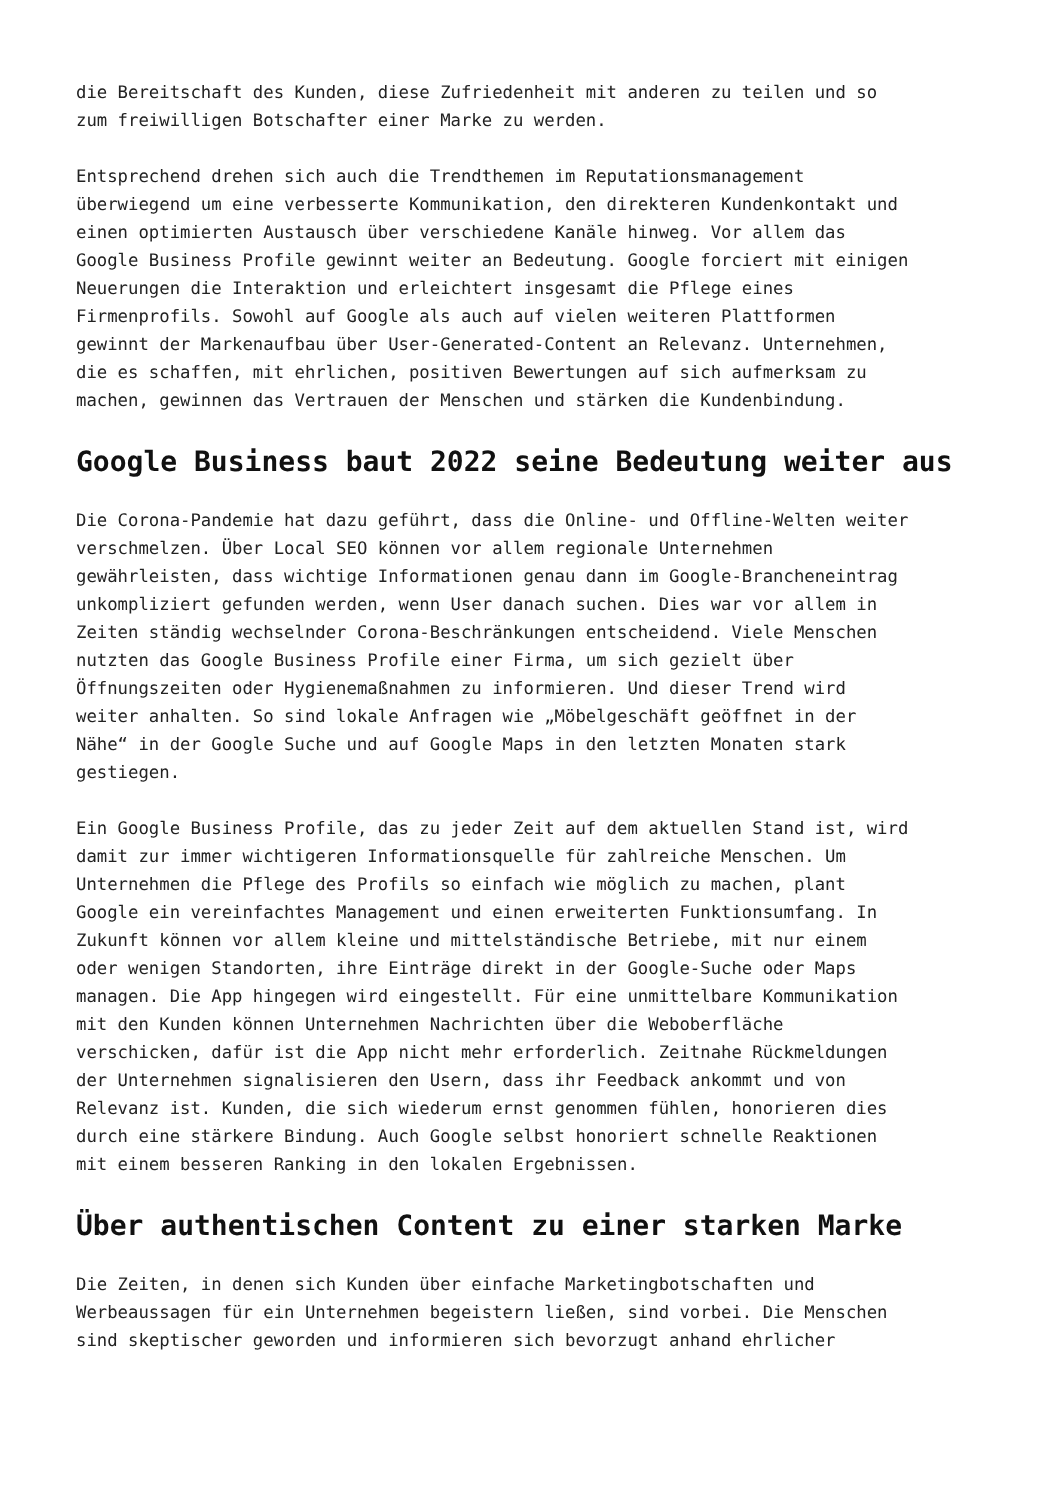die Bereitschaft des Kunden, diese Zufriedenheit mit anderen zu teilen und so zum freiwilligen Botschafter einer Marke zu werden.
Entsprechend drehen sich auch die Trendthemen im Reputationsmanagement überwiegend um eine verbesserte Kommunikation, den direkteren Kundenkontakt und einen optimierten Austausch über verschiedene Kanäle hinweg. Vor allem das Google Business Profile gewinnt weiter an Bedeutung. Google forciert mit einigen Neuerungen die Interaktion und erleichtert insgesamt die Pflege eines Firmenprofils. Sowohl auf Google als auch auf vielen weiteren Plattformen gewinnt der Markenaufbau über User-Generated-Content an Relevanz. Unternehmen, die es schaffen, mit ehrlichen, positiven Bewertungen auf sich aufmerksam zu machen, gewinnen das Vertrauen der Menschen und stärken die Kundenbindung.
Google Business baut 2022 seine Bedeutung weiter aus
Die Corona-Pandemie hat dazu geführt, dass die Online- und Offline-Welten weiter verschmelzen. Über Local SEO können vor allem regionale Unternehmen gewährleisten, dass wichtige Informationen genau dann im Google-Brancheneintrag unkompliziert gefunden werden, wenn User danach suchen. Dies war vor allem in Zeiten ständig wechselnder Corona-Beschränkungen entscheidend. Viele Menschen nutzten das Google Business Profile einer Firma, um sich gezielt über Öffnungszeiten oder Hygienemaßnahmen zu informieren. Und dieser Trend wird weiter anhalten. So sind lokale Anfragen wie „Möbelgeschäft geöffnet in der Nähe“ in der Google Suche und auf Google Maps in den letzten Monaten stark gestiegen.
Ein Google Business Profile, das zu jeder Zeit auf dem aktuellen Stand ist, wird damit zur immer wichtigeren Informationsquelle für zahlreiche Menschen. Um Unternehmen die Pflege des Profils so einfach wie möglich zu machen, plant Google ein vereinfachtes Management und einen erweiterten Funktionsumfang. In Zukunft können vor allem kleine und mittelständische Betriebe, mit nur einem oder wenigen Standorten, ihre Einträge direkt in der Google-Suche oder Maps managen. Die App hingegen wird eingestellt. Für eine unmittelbare Kommunikation mit den Kunden können Unternehmen Nachrichten über die Weboberfläche verschicken, dafür ist die App nicht mehr erforderlich. Zeitnahe Rückmeldungen der Unternehmen signalisieren den Usern, dass ihr Feedback ankommt und von Relevanz ist. Kunden, die sich wiederum ernst genommen fühlen, honorieren dies durch eine stärkere Bindung. Auch Google selbst honoriert schnelle Reaktionen mit einem besseren Ranking in den lokalen Ergebnissen.
Über authentischen Content zu einer starken Marke
Die Zeiten, in denen sich Kunden über einfache Marketingbotschaften und Werbeaussagen für ein Unternehmen begeistern ließen, sind vorbei. Die Menschen sind skeptischer geworden und informieren sich bevorzugt anhand ehrlicher